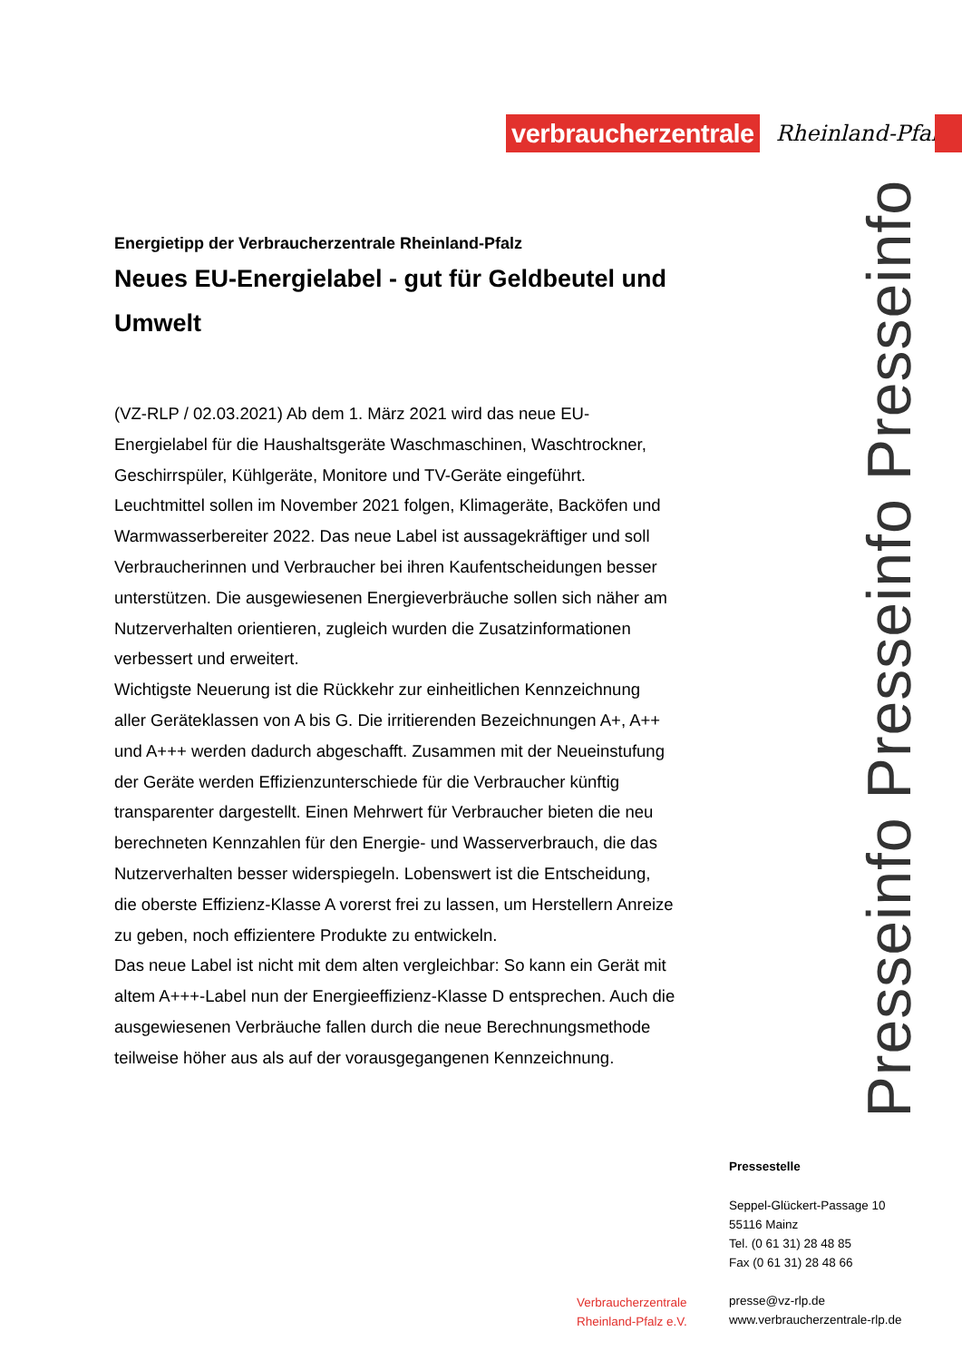verbraucherzentrale
Rheinland-Pfalz
Energietipp der Verbraucherzentrale Rheinland-Pfalz
Neues EU-Energielabel - gut für Geldbeutel und Umwelt
(VZ-RLP / 02.03.2021) Ab dem 1. März 2021 wird das neue EU-Energielabel für die Haushaltsgeräte Waschmaschinen, Waschtrockner, Geschirrspüler, Kühlgeräte, Monitore und TV-Geräte eingeführt. Leuchtmittel sollen im November 2021 folgen, Klimageräte, Backöfen und Warmwasserbereiter 2022. Das neue Label ist aussagekräftiger und soll Verbraucherinnen und Verbraucher bei ihren Kaufentscheidungen besser unterstützen. Die ausgewiesenen Energieverbräuche sollen sich näher am Nutzerverhalten orientieren, zugleich wurden die Zusatzinformationen verbessert und erweitert.
Wichtigste Neuerung ist die Rückkehr zur einheitlichen Kennzeichnung aller Geräteklassen von A bis G. Die irritierenden Bezeichnungen A+, A++ und A+++ werden dadurch abgeschafft. Zusammen mit der Neueinstufung der Geräte werden Effizienzunterschiede für die Verbraucher künftig transparenter dargestellt. Einen Mehrwert für Verbraucher bieten die neu berechneten Kennzahlen für den Energie- und Wasserverbrauch, die das Nutzerverhalten besser widerspiegeln. Lobenswert ist die Entscheidung, die oberste Effizienz-Klasse A vorerst frei zu lassen, um Herstellern Anreize zu geben, noch effizientere Produkte zu entwickeln.
Das neue Label ist nicht mit dem alten vergleichbar: So kann ein Gerät mit altem A+++-Label nun der Energieeffizienz-Klasse D entsprechen. Auch die ausgewiesenen Verbräuche fallen durch die neue Berechnungsmethode teilweise höher aus als auf der vorausgegangenen Kennzeichnung.
Presseinfo Presseinfo Presseinfo
Pressestelle
Seppel-Glückert-Passage 10
55116 Mainz
Tel. (0 61 31) 28 48 85
Fax (0 61 31) 28 48 66
presse@vz-rlp.de
www.verbraucherzentrale-rlp.de
Verbraucherzentrale
Rheinland-Pfalz e.V.